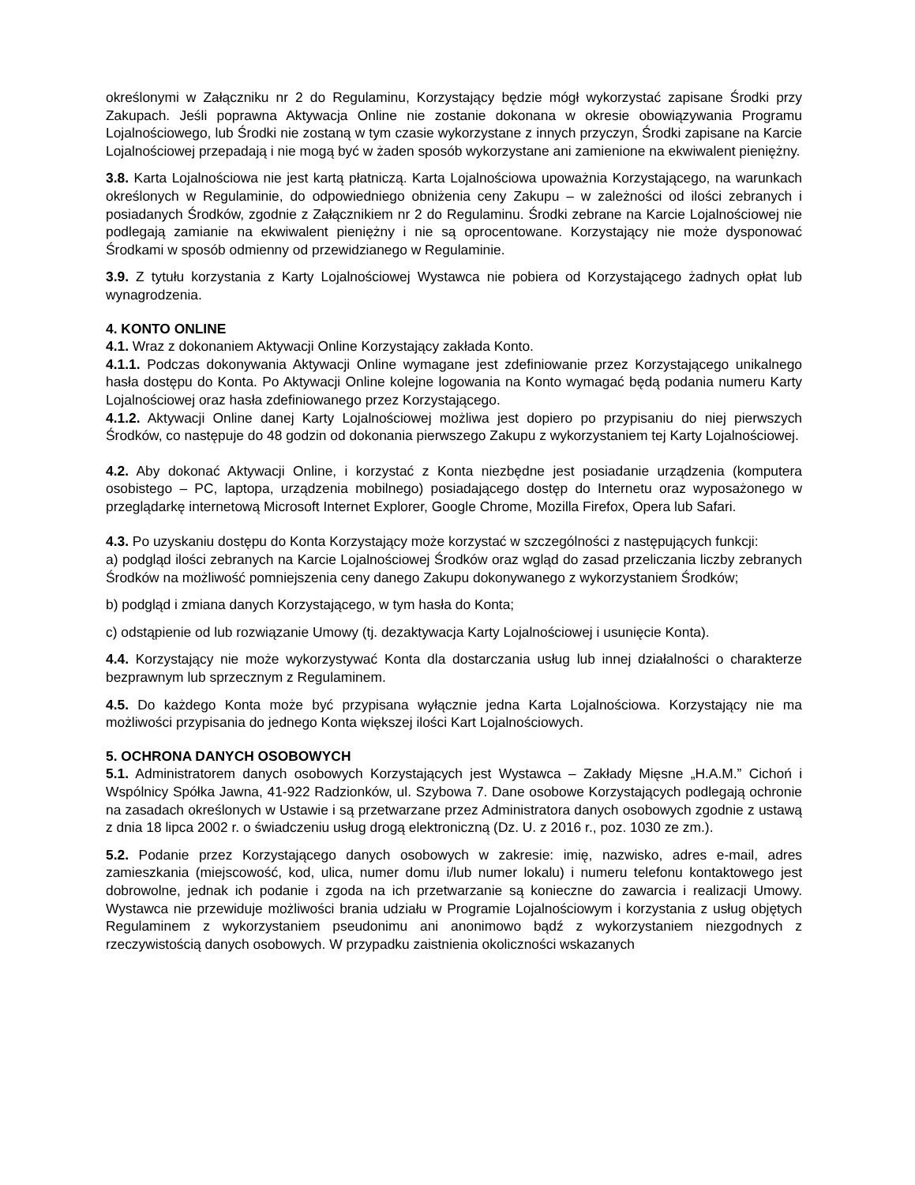określonymi w Załączniku nr 2 do Regulaminu, Korzystający będzie mógł wykorzystać zapisane Środki przy Zakupach. Jeśli poprawna Aktywacja Online nie zostanie dokonana w okresie obowiązywania Programu Lojalnościowego, lub Środki nie zostaną w tym czasie wykorzystane z innych przyczyn, Środki zapisane na Karcie Lojalnościowej przepadają i nie mogą być w żaden sposób wykorzystane ani zamienione na ekwiwalent pieniężny.
3.8. Karta Lojalnościowa nie jest kartą płatniczą. Karta Lojalnościowa upoważnia Korzystającego, na warunkach określonych w Regulaminie, do odpowiedniego obniżenia ceny Zakupu – w zależności od ilości zebranych i posiadanych Środków, zgodnie z Załącznikiem nr 2 do Regulaminu. Środki zebrane na Karcie Lojalnościowej nie podlegają zamianie na ekwiwalent pieniężny i nie są oprocentowane. Korzystający nie może dysponować Środkami w sposób odmienny od przewidzianego w Regulaminie.
3.9. Z tytułu korzystania z Karty Lojalnościowej Wystawca nie pobiera od Korzystającego żadnych opłat lub wynagrodzenia.
4. KONTO ONLINE
4.1. Wraz z dokonaniem Aktywacji Online Korzystający zakłada Konto.
4.1.1. Podczas dokonywania Aktywacji Online wymagane jest zdefiniowanie przez Korzystającego unikalnego hasła dostępu do Konta. Po Aktywacji Online kolejne logowania na Konto wymagać będą podania numeru Karty Lojalnościowej oraz hasła zdefiniowanego przez Korzystającego.
4.1.2. Aktywacji Online danej Karty Lojalnościowej możliwa jest dopiero po przypisaniu do niej pierwszych Środków, co następuje do 48 godzin od dokonania pierwszego Zakupu z wykorzystaniem tej Karty Lojalnościowej.
4.2. Aby dokonać Aktywacji Online, i korzystać z Konta niezbędne jest posiadanie urządzenia (komputera osobistego – PC, laptopa, urządzenia mobilnego) posiadającego dostęp do Internetu oraz wyposażonego w przeglądarkę internetową Microsoft Internet Explorer, Google Chrome, Mozilla Firefox, Opera lub Safari.
4.3. Po uzyskaniu dostępu do Konta Korzystający może korzystać w szczególności z następujących funkcji:
a) podgląd ilości zebranych na Karcie Lojalnościowej Środków oraz wgląd do zasad przeliczania liczby zebranych Środków na możliwość pomniejszenia ceny danego Zakupu dokonywanego z wykorzystaniem Środków;
b) podgląd i zmiana danych Korzystającego, w tym hasła do Konta;
c) odstąpienie od lub rozwiązanie Umowy (tj. dezaktywacja Karty Lojalnościowej i usunięcie Konta).
4.4. Korzystający nie może wykorzystywać Konta dla dostarczania usług lub innej działalności o charakterze bezprawnym lub sprzecznym z Regulaminem.
4.5. Do każdego Konta może być przypisana wyłącznie jedna Karta Lojalnościowa. Korzystający nie ma możliwości przypisania do jednego Konta większej ilości Kart Lojalnościowych.
5. OCHRONA DANYCH OSOBOWYCH
5.1. Administratorem danych osobowych Korzystających jest Wystawca – Zakłady Mięsne „H.A.M.” Cichoń i Wspólnicy Spółka Jawna, 41-922 Radzionków, ul. Szybowa 7. Dane osobowe Korzystających podlegają ochronie na zasadach określonych w Ustawie i są przetwarzane przez Administratora danych osobowych zgodnie z ustawą z dnia 18 lipca 2002 r. o świadczeniu usług drogą elektroniczną (Dz. U. z 2016 r., poz. 1030 ze zm.).
5.2. Podanie przez Korzystającego danych osobowych w zakresie: imię, nazwisko, adres e-mail, adres zamieszkania (miejscowość, kod, ulica, numer domu i/lub numer lokalu) i numeru telefonu kontaktowego jest dobrowolne, jednak ich podanie i zgoda na ich przetwarzanie są konieczne do zawarcia i realizacji Umowy. Wystawca nie przewiduje możliwości brania udziału w Programie Lojalnościowym i korzystania z usług objętych Regulaminem z wykorzystaniem pseudonimu ani anonimowo bądź z wykorzystaniem niezgodnych z rzeczywistością danych osobowych. W przypadku zaistnienia okoliczności wskazanych